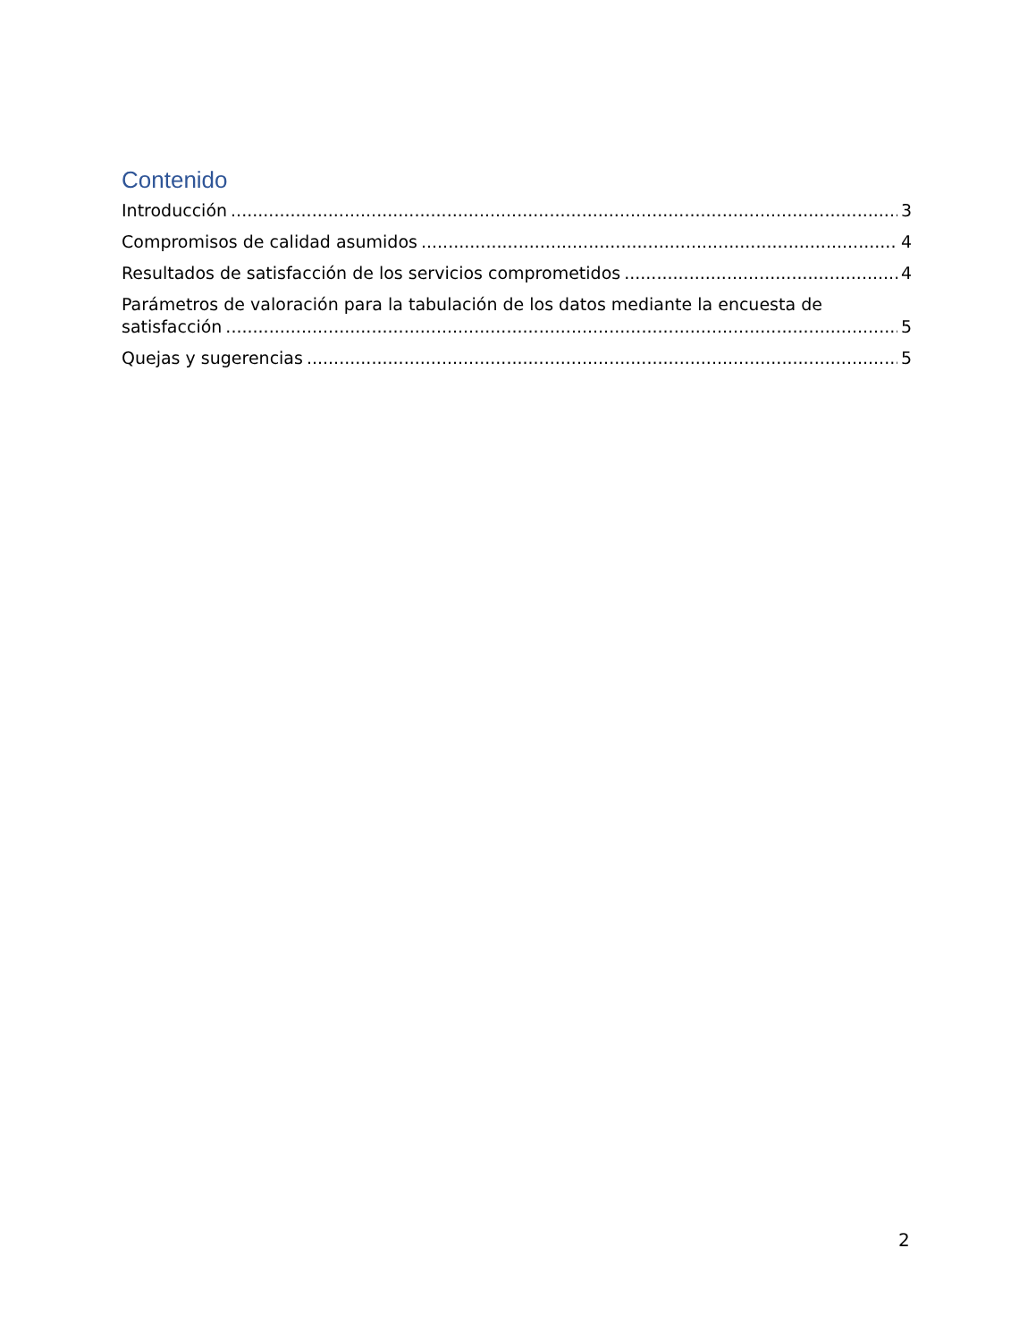Contenido
Introducción 3
Compromisos de calidad asumidos 4
Resultados de satisfacción de los servicios comprometidos 4
Parámetros de valoración para la tabulación de los datos mediante la encuesta de
satisfacción 5
Quejas y sugerencias 5
2